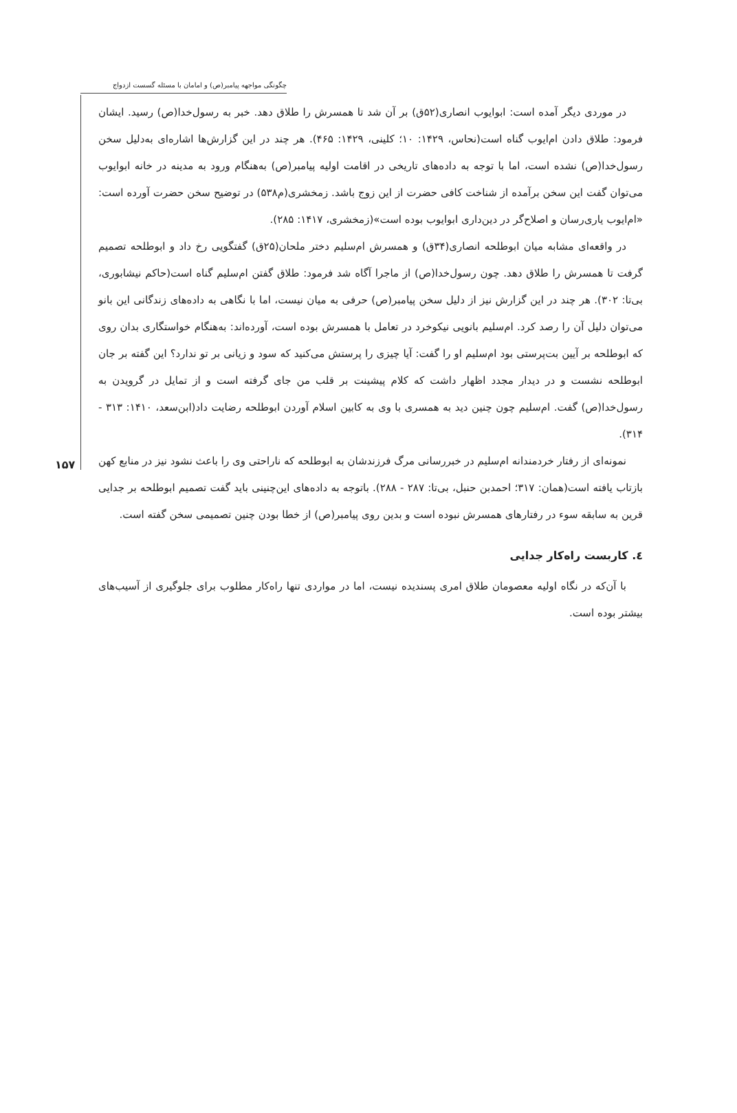چگونگی مواجهه پیامبر(ص) و امامان با مسئله گسست ازدواج
۱۵۷
در موردی دیگر آمده است: ابوایوب انصاری(۵۲ق) بر آن شد تا همسرش را طلاق دهد. خبر به رسول‌خدا(ص) رسید. ایشان فرمود: طلاق دادن ام‌ایوب گناه است(نحاس، ۱۴۲۹: ۱۰؛ کلینی، ۱۴۲۹: ۴۶۵). هر چند در این گزارش‌ها اشاره‌ای به‌دلیل سخن رسول‌خدا(ص) نشده است، اما با توجه به داده‌های تاریخی در اقامت اولیه پیامبر(ص) به‌هنگام ورود به مدینه در خانه ابوایوب می‌توان گفت این سخن برآمده از شناخت کافی حضرت از این زوج باشد. زمخشری(م۵۳۸) در توضیح سخن حضرت آورده است: «ام‌ایوب یاری‌رسان و اصلاح‌گر در دین‌داری ابوایوب بوده است»(زمخشری، ۱۴۱۷: ۲۸۵).
در واقعه‌ای مشابه میان ابوطلحه انصاری(۳۴ق) و همسرش ام‌سلیم دختر ملحان(۲۵ق) گفتگویی رخ داد و ابوطلحه تصمیم گرفت تا همسرش را طلاق دهد. چون رسول‌خدا(ص) از ماجرا آگاه شد فرمود: طلاق گفتن ام‌سلیم گناه است(حاکم نیشابوری، بی‌تا: ۳۰۲). هر چند در این گزارش نیز از دلیل سخن پیامبر(ص) حرفی به میان نیست، اما با نگاهی به داده‌های زندگانی این بانو می‌توان دلیل آن را رصد کرد. ام‌سلیم بانویی نیکوخرد در تعامل با همسرش بوده است، آورده‌اند: به‌هنگام خواستگاری بدان روی که ابوطلحه بر آیین بت‌پرستی بود ام‌سلیم او را گفت: آیا چیزی را پرستش می‌کنید که سود و زیانی بر تو ندارد؟ این گفته بر جان ابوطلحه نشست و در دیدار مجدد اظهار داشت که کلام پیشینت بر قلب من جای گرفته است و از تمایل در گرویدن به رسول‌خدا(ص) گفت. ام‌سلیم چون چنین دید به همسری با وی به کابین اسلام آوردن ابوطلحه رضایت داد(ابن‌سعد، ۱۴۱۰: ۳۱۳ - ۳۱۴).
نمونه‌ای از رفتار خردمندانه ام‌سلیم در خبررسانی مرگ فرزندشان به ابوطلحه که ناراحتی وی را باعث نشود نیز در منابع کهن بازتاب یافته است(همان: ۳۱۷؛ احمدبن حنبل، بی‌تا: ۲۸۷ - ۲۸۸). باتوجه به داده‌های این‌چنینی باید گفت تصمیم ابوطلحه بر جدایی قرین به سابقه سوء در رفتارهای همسرش نبوده است و بدین روی پیامبر(ص) از خطا بودن چنین تصمیمی سخن گفته است.
٤. کاربست راه‌کار جدایی
با آن‌که در نگاه اولیه معصومان طلاق امری پسندیده نیست، اما در مواردی تنها راه‌کار مطلوب برای جلوگیری از آسیب‌های بیشتر بوده است.